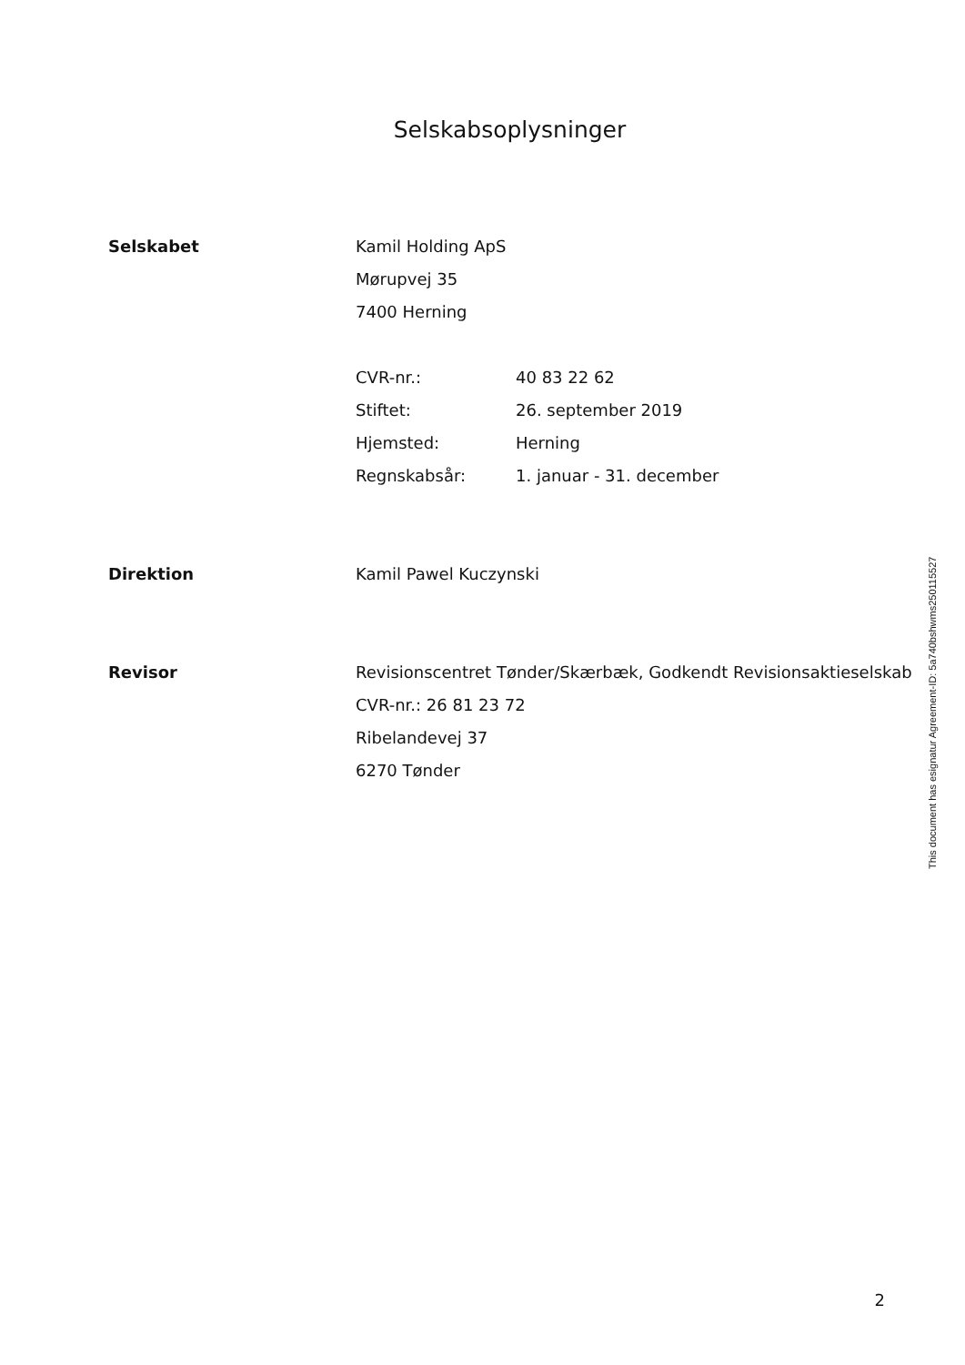Selskabsoplysninger
Selskabet Kamil Holding ApS
Mørupvej 35
7400 Herning
CVR-nr.: 40 83 22 62
Stiftet: 26. september 2019
Hjemsted: Herning
Regnskabsår: 1. januar - 31. december
Direktion Kamil Pawel Kuczynski
Revisor Revisionscentret Tønder/Skærbæk, Godkendt Revisionsaktieselskab
CVR-nr.: 26 81 23 72
Ribelandevej 37
6270 Tønder
This document has esignatur Agreement-ID: 5a740bshwms250115527
2